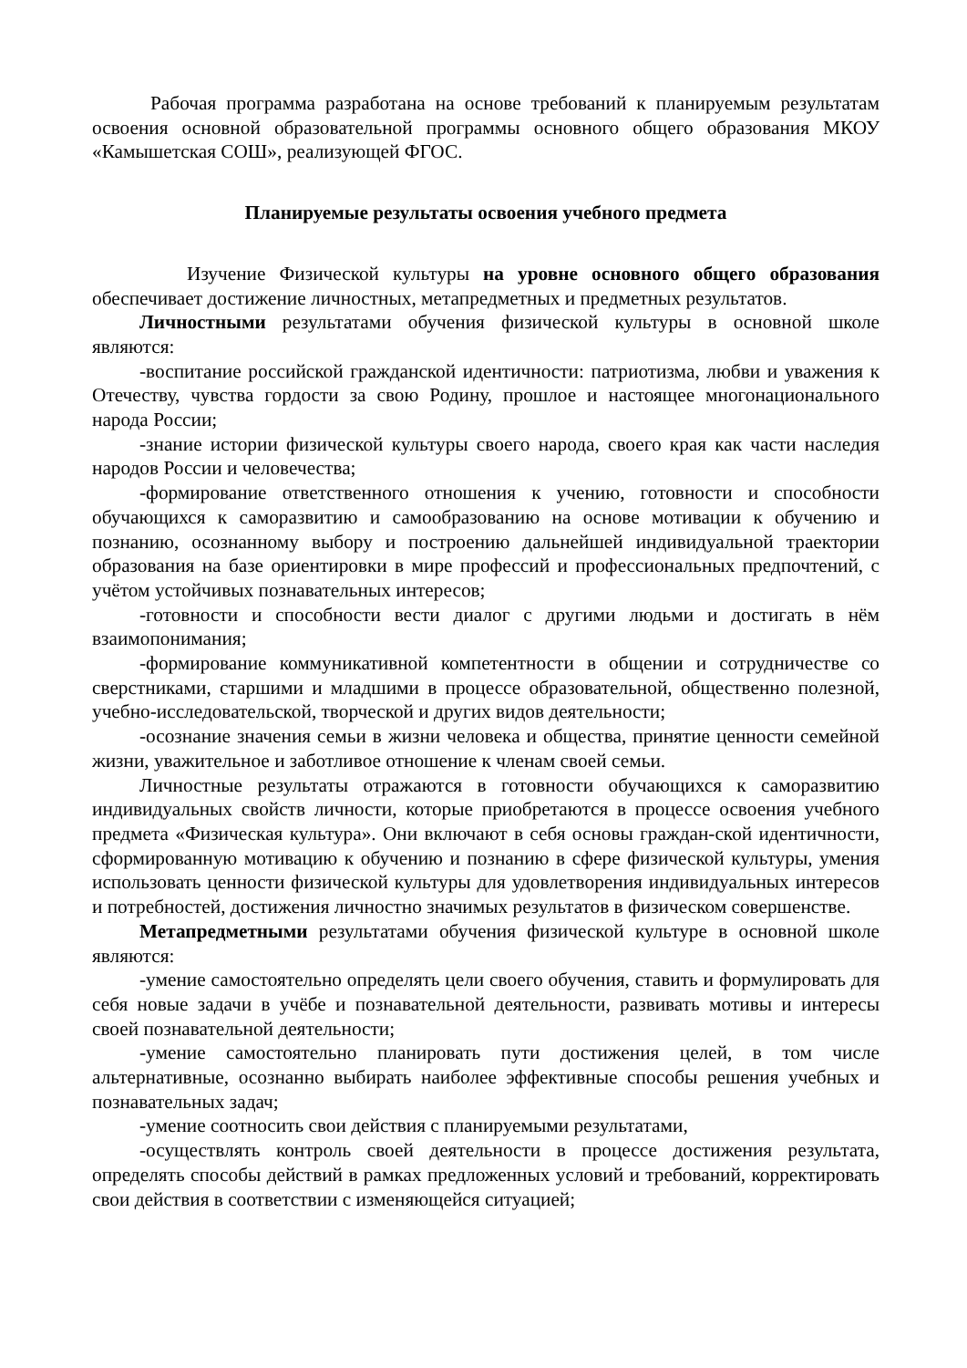Рабочая программа разработана на основе требований к планируемым результатам освоения основной образовательной программы основного общего образования МКОУ «Камышетская СОШ», реализующей ФГОС.
Планируемые результаты освоения учебного предмета
Изучение Физической культуры на уровне основного общего образования обеспечивает достижение личностных, метапредметных и предметных результатов.
Личностными результатами обучения физической культуры в основной школе являются:
-воспитание российской гражданской идентичности: патриотизма, любви и уважения к Отечеству, чувства гордости за свою Родину, прошлое и настоящее многонационального народа России;
-знание истории физической культуры своего народа, своего края как части наследия народов России и человечества;
-формирование ответственного отношения к учению, готовности и способности обучающихся к саморазвитию и самообразованию на основе мотивации к обучению и познанию, осознанному выбору и построению дальнейшей индивидуальной траектории образования на базе ориентировки в мире профессий и профессиональных предпочтений, с учётом устойчивых познавательных интересов;
-готовности и способности вести диалог с другими людьми и достигать в нём взаимопонимания;
-формирование коммуникативной компетентности в общении и сотрудничестве со сверстниками, старшими и младшими в процессе образовательной, общественно полезной, учебно-исследовательской, творческой и других видов деятельности;
-осознание значения семьи в жизни человека и общества, принятие ценности семейной жизни, уважительное и заботливое отношение к членам своей семьи.
Личностные результаты отражаются в готовности обучающихся к саморазвитию индивидуальных свойств личности, которые приобретаются в процессе освоения учебного предмета «Физическая культура». Они включают в себя основы граждан-ской идентичности, сформированную мотивацию к обучению и познанию в сфере физической культуры, умения использовать ценности физической культуры для удовлетворения индивидуальных интересов и потребностей, достижения личностно значимых результатов в физическом совершенстве.
Метапредметными результатами обучения физической культуре в основной школе являются:
-умение самостоятельно определять цели своего обучения, ставить и формулировать для себя новые задачи в учёбе и познавательной деятельности, развивать мотивы и интересы своей познавательной деятельности;
-умение самостоятельно планировать пути достижения целей, в том числе альтернативные, осознанно выбирать наиболее эффективные способы решения учебных и познавательных задач;
-умение соотносить свои действия с планируемыми результатами,
-осуществлять контроль своей деятельности в процессе достижения результата, определять способы действий в рамках предложенных условий и требований, корректировать свои действия в соответствии с изменяющейся ситуацией;